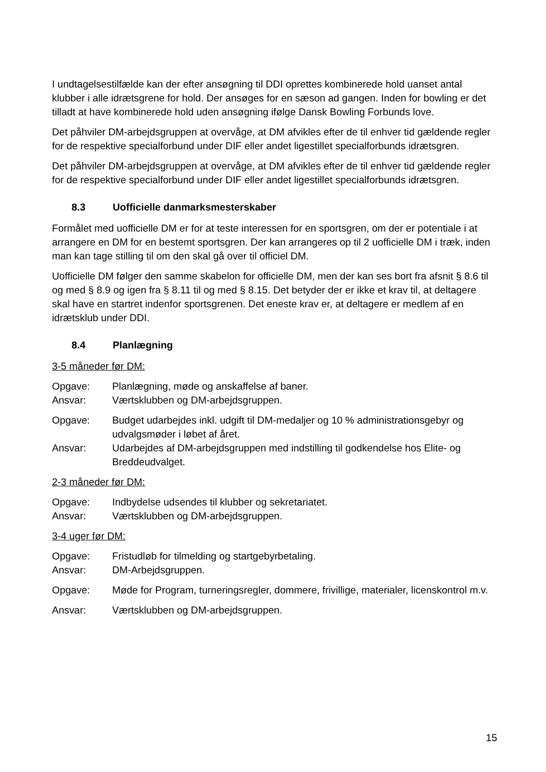I undtagelsestilfælde kan der efter ansøgning til DDI oprettes kombinerede hold uanset antal klubber i alle idrætsgrene for hold. Der ansøges for en sæson ad gangen. Inden for bowling er det tilladt at have kombinerede hold uden ansøgning ifølge Dansk Bowling Forbunds love.
Det påhviler DM-arbejdsgruppen at overvåge, at DM afvikles efter de til enhver tid gældende regler for de respektive specialforbund under DIF eller andet ligestillet specialforbunds idrætsgren.
Det påhviler DM-arbejdsgruppen at overvåge, at DM afvikles efter de til enhver tid gældende regler for de respektive specialforbund under DIF eller andet ligestillet specialforbunds idrætsgren.
8.3 Uofficielle danmarksmesterskaber
Formålet med uofficielle DM er for at teste interessen for en sportsgren, om der er potentiale i at arrangere en DM for en bestemt sportsgren. Der kan arrangeres op til 2 uofficielle DM i træk, inden man kan tage stilling til om den skal gå over til officiel DM.
Uofficielle DM følger den samme skabelon for officielle DM, men der kan ses bort fra afsnit § 8.6 til og med § 8.9 og igen fra § 8.11 til og med § 8.15. Det betyder der er ikke et krav til, at deltagere skal have en startret indenfor sportsgrenen. Det eneste krav er, at deltagere er medlem af en idrætsklub under DDI.
8.4 Planlægning
3-5 måneder før DM:
Opgave: Planlægning, møde og anskaffelse af baner.
Ansvar: Værtsklubben og DM-arbejdsgruppen.
Opgave: Budget udarbejdes inkl. udgift til DM-medaljer og 10 % administrationsgebyr og udvalgsmøder i løbet af året.
Ansvar: Udarbejdes af DM-arbejdsgruppen med indstilling til godkendelse hos Elite- og Breddeudvalget.
2-3 måneder før DM:
Opgave: Indbydelse udsendes til klubber og sekretariatet.
Ansvar: Værtsklubben og DM-arbejdsgruppen.
3-4 uger før DM:
Opgave: Fristudløb for tilmelding og startgebyrbetaling.
Ansvar: DM-Arbejdsgruppen.
Opgave: Møde for Program, turneringsregler, dommere, frivillige, materialer, licenskontrol m.v.
Ansvar: Værtsklubben og DM-arbejdsgruppen.
15